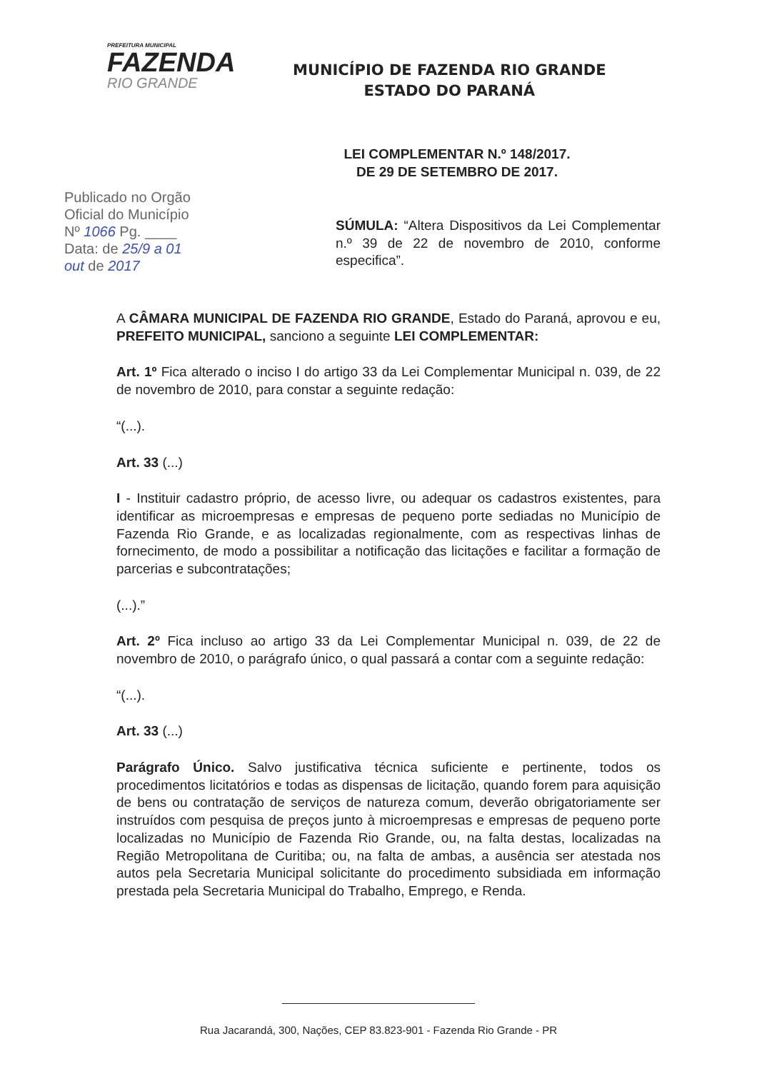PREFEITURA MUNICIPAL
FAZENDA
RIO GRANDE
MUNICÍPIO DE FAZENDA RIO GRANDE
ESTADO DO PARANÁ
LEI COMPLEMENTAR N.º 148/2017.
DE 29 DE SETEMBRO DE 2017.
Publicado no Orgão
Oficial do Município
Nº 1066 Pg. ____
Data: de 25/9 a 01
out de 2017
SÚMULA: “Altera Dispositivos da Lei Complementar n.º 39 de 22 de novembro de 2010, conforme especifica”.
A CÂMARA MUNICIPAL DE FAZENDA RIO GRANDE, Estado do Paraná, aprovou e eu, PREFEITO MUNICIPAL, sanciono a seguinte LEI COMPLEMENTAR:
Art. 1º Fica alterado o inciso I do artigo 33 da Lei Complementar Municipal n. 039, de 22 de novembro de 2010, para constar a seguinte redação:
“(...).
Art. 33 (...)
I - Instituir cadastro próprio, de acesso livre, ou adequar os cadastros existentes, para identificar as microempresas e empresas de pequeno porte sediadas no Município de Fazenda Rio Grande, e as localizadas regionalmente, com as respectivas linhas de fornecimento, de modo a possibilitar a notificação das licitações e facilitar a formação de parcerias e subcontratações;
(...).”
Art. 2º Fica incluso ao artigo 33 da Lei Complementar Municipal n. 039, de 22 de novembro de 2010, o parágrafo único, o qual passará a contar com a seguinte redação:
“(...).
Art. 33 (...)
Parágrafo Único. Salvo justificativa técnica suficiente e pertinente, todos os procedimentos licitatórios e todas as dispensas de licitação, quando forem para aquisição de bens ou contratação de serviços de natureza comum, deverão obrigatoriamente ser instruídos com pesquisa de preços junto à microempresas e empresas de pequeno porte localizadas no Município de Fazenda Rio Grande, ou, na falta destas, localizadas na Região Metropolitana de Curitiba; ou, na falta de ambas, a ausência ser atestada nos autos pela Secretaria Municipal solicitante do procedimento subsidiada em informação prestada pela Secretaria Municipal do Trabalho, Emprego, e Renda.
Rua Jacarandá, 300, Nações, CEP 83.823-901 - Fazenda Rio Grande - PR